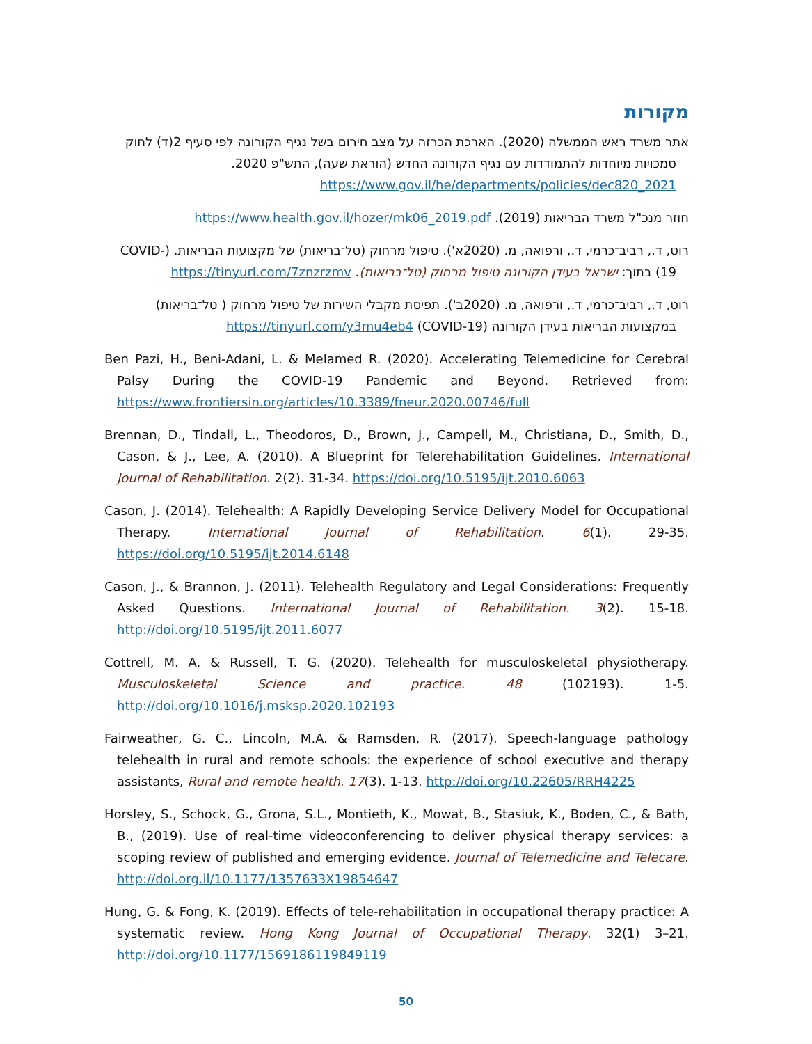מקורות
אתר משרד ראש הממשלה (2020). הארכת הכרזה על מצב חירום בשל נגיף הקורונה לפי סעיף 2(ד) לחוק סמכויות מיוחדות להתמודדות עם נגיף הקורונה החדש (הוראת שעה), התש"פ 2020. https://www.gov.il/he/departments/policies/dec820_2021
חוזר מנכ"ל משרד הבריאות (2019). https://www.health.gov.il/hozer/mk06_2019.pdf
רוט, ד., רביב־כרמי, ד., ורפואה, מ. (2020א'). טיפול מרחוק (טל־בריאות) של מקצועות הבריאות. (COVID-19) בתוך: ישראל בעידן הקורונה טיפול מרחוק (טל־בריאות). https://tinyurl.com/7znzrzmv
רוט, ד., רביב־כרמי, ד., ורפואה, מ. (2020ב'). תפיסת מקבלי השירות של טיפול מרחוק ( טל־בריאות) במקצועות הבריאות בעידן הקורונה (COVID-19) https://tinyurl.com/y3mu4eb4
Ben Pazi, H., Beni-Adani, L. & Melamed R. (2020). Accelerating Telemedicine for Cerebral Palsy During the COVID-19 Pandemic and Beyond. Retrieved from: https://www.frontiersin.org/articles/10.3389/fneur.2020.00746/full
Brennan, D., Tindall, L., Theodoros, D., Brown, J., Campell, M., Christiana, D., Smith, D., Cason, & J., Lee, A. (2010). A Blueprint for Telerehabilitation Guidelines. International Journal of Rehabilitation. 2(2). 31-34. https://doi.org/10.5195/ijt.2010.6063
Cason, J. (2014). Telehealth: A Rapidly Developing Service Delivery Model for Occupational Therapy. International Journal of Rehabilitation. 6(1). 29-35. https://doi.org/10.5195/ijt.2014.6148
Cason, J., & Brannon, J. (2011). Telehealth Regulatory and Legal Considerations: Frequently Asked Questions. International Journal of Rehabilitation. 3(2). 15-18. http://doi.org/10.5195/ijt.2011.6077
Cottrell, M. A. & Russell, T. G. (2020). Telehealth for musculoskeletal physiotherapy. Musculoskeletal Science and practice. 48 (102193). 1-5. http://doi.org/10.1016/j.msksp.2020.102193
Fairweather, G. C., Lincoln, M.A. & Ramsden, R. (2017). Speech-language pathology telehealth in rural and remote schools: the experience of school executive and therapy assistants, Rural and remote health. 17(3). 1-13. http://doi.org/10.22605/RRH4225
Horsley, S., Schock, G., Grona, S.L., Montieth, K., Mowat, B., Stasiuk, K., Boden, C., & Bath, B., (2019). Use of real-time videoconferencing to deliver physical therapy services: a scoping review of published and emerging evidence. Journal of Telemedicine and Telecare. http://doi.org.il/10.1177/1357633X19854647
Hung, G. & Fong, K. (2019). Effects of tele-rehabilitation in occupational therapy practice: A systematic review. Hong Kong Journal of Occupational Therapy. 32(1) 3–21. http://doi.org/10.1177/1569186119849119
50